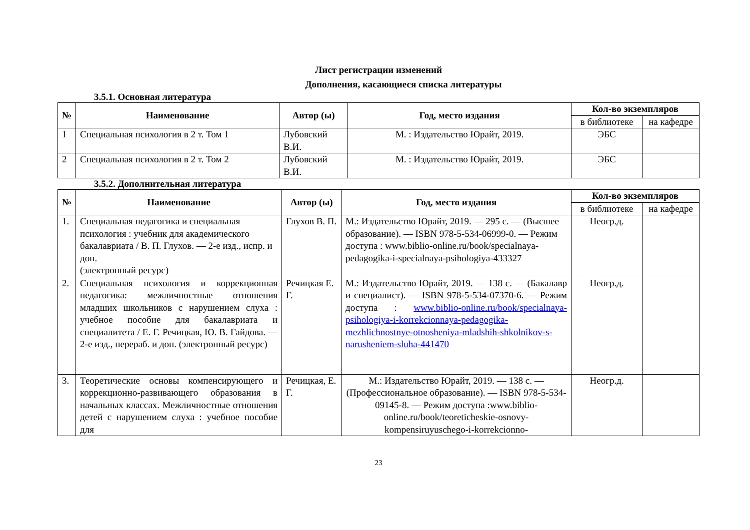Лист регистрации изменений
Дополнения, касающиеся списка литературы
3.5.1. Основная литература
| № | Наименование | Автор (ы) | Год, место издания | Кол-во экземпляров | |
| --- | --- | --- | --- | --- | --- |
| | | | | в библиотеке | на кафедре |
| 1 | Специальная психология в 2 т. Том 1 | Лубовский В.И. | М. : Издательство Юрайт, 2019. | ЭБС | |
| 2 | Специальная психология в 2 т. Том 2 | Лубовский В.И. | М. : Издательство Юрайт, 2019. | ЭБС | |
3.5.2. Дополнительная литература
| № | Наименование | Автор (ы) | Год, место издания | Кол-во экземпляров | |
| --- | --- | --- | --- | --- | --- |
| | | | | в библиотеке | на кафедре |
| 1. | Специальная педагогика и специальная психология : учебник для академического бакалавриата / В. П. Глухов. — 2-е изд., испр. и доп. (электронный ресурс) | Глухов В. П. | М.: Издательство Юрайт, 2019. — 295 с. — (Высшее образование). — ISBN 978-5-534-06999-0. — Режим доступа : www.biblio-online.ru/book/specialnaya-pedagogika-i-specialnaya-psihologiya-433327 | Неогр.д. | |
| 2. | Специальная психология и коррекционная педагогика: межличностные отношения младших школьников с нарушением слуха : учебное пособие для бакалавриата и специалитета / Е. Г. Речицкая, Ю. В. Гайдова. — 2-е изд., перераб. и доп. (электронный ресурс) | Речицкая Е. Г. | М.: Издательство Юрайт, 2019. — 138 с. — (Бакалавр и специалист). — ISBN 978-5-534-07370-6. — Режим доступа : www.biblio-online.ru/book/specialnaya-psihologiya-i-korrekcionnaya-pedagogika-mezhlichnostnye-otnosheniya-mladshih-shkolnikov-s-narusheniem-sluha-441470 | Неогр.д. | |
| 3. | Теоретические основы компенсирующего и коррекционно-развивающего образования в начальных классах. Межличностные отношения детей с нарушением слуха : учебное пособие для | Речицкая, Е. Г. | М.: Издательство Юрайт, 2019. — 138 с. — (Профессиональное образование). — ISBN 978-5-534-09145-8. — Режим доступа :www.biblio-online.ru/book/teoreticheskie-osnovy-kompensiruyuschego-i-korrekcionno- | Неогр.д. | |
23